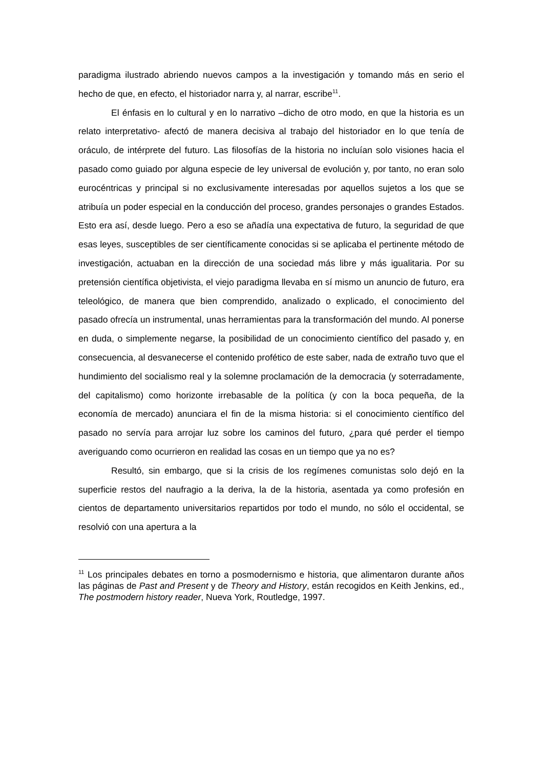paradigma ilustrado abriendo nuevos campos a la investigación y tomando más en serio el hecho de que, en efecto, el historiador narra y, al narrar, escribe<sup>11</sup>.
El énfasis en lo cultural y en lo narrativo –dicho de otro modo, en que la historia es un relato interpretativo- afectó de manera decisiva al trabajo del historiador en lo que tenía de oráculo, de intérprete del futuro. Las filosofías de la historia no incluían solo visiones hacia el pasado como guiado por alguna especie de ley universal de evolución y, por tanto, no eran solo eurocéntricas y principal si no exclusivamente interesadas por aquellos sujetos a los que se atribuía un poder especial en la conducción del proceso, grandes personajes o grandes Estados. Esto era así, desde luego. Pero a eso se añadía una expectativa de futuro, la seguridad de que esas leyes, susceptibles de ser científicamente conocidas si se aplicaba el pertinente método de investigación, actuaban en la dirección de una sociedad más libre y más igualitaria. Por su pretensión científica objetivista, el viejo paradigma llevaba en sí mismo un anuncio de futuro, era teleológico, de manera que bien comprendido, analizado o explicado, el conocimiento del pasado ofrecía un instrumental, unas herramientas para la transformación del mundo. Al ponerse en duda, o simplemente negarse, la posibilidad de un conocimiento científico del pasado y, en consecuencia, al desvanecerse el contenido profético de este saber, nada de extraño tuvo que el hundimiento del socialismo real y la solemne proclamación de la democracia (y soterradamente, del capitalismo) como horizonte irrebasable de la política (y con la boca pequeña, de la economía de mercado) anunciara el fin de la misma historia: si el conocimiento científico del pasado no servía para arrojar luz sobre los caminos del futuro, ¿para qué perder el tiempo averiguando como ocurrieron en realidad las cosas en un tiempo que ya no es?
Resultó, sin embargo, que si la crisis de los regímenes comunistas solo dejó en la superficie restos del naufragio a la deriva, la de la historia, asentada ya como profesión en cientos de departamento universitarios repartidos por todo el mundo, no sólo el occidental, se resolvió con una apertura a la
<sup>11</sup> Los principales debates en torno a posmodernismo e historia, que alimentaron durante años las páginas de Past and Present y de Theory and History, están recogidos en Keith Jenkins, ed., The postmodern history reader, Nueva York, Routledge, 1997.